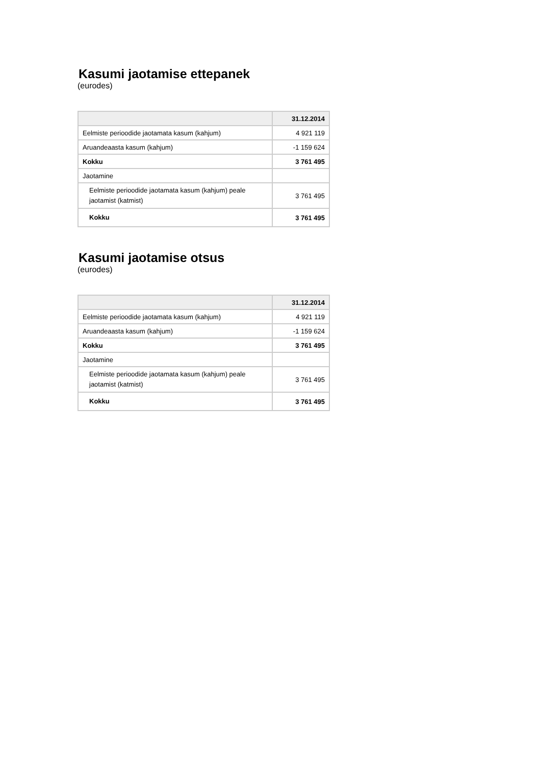Kasumi jaotamise ettepanek
(eurodes)
| | 31.12.2014 |
| --- | --- |
| Eelmiste perioodide jaotamata kasum (kahjum) | 4 921 119 |
| Aruandeaasta kasum (kahjum) | -1 159 624 |
| Kokku | 3 761 495 |
| Jaotamine | |
| Eelmiste perioodide jaotamata kasum (kahjum) peale jaotamist (katmist) | 3 761 495 |
| Kokku | 3 761 495 |
Kasumi jaotamise otsus
(eurodes)
| | 31.12.2014 |
| --- | --- |
| Eelmiste perioodide jaotamata kasum (kahjum) | 4 921 119 |
| Aruandeaasta kasum (kahjum) | -1 159 624 |
| Kokku | 3 761 495 |
| Jaotamine | |
| Eelmiste perioodide jaotamata kasum (kahjum) peale jaotamist (katmist) | 3 761 495 |
| Kokku | 3 761 495 |